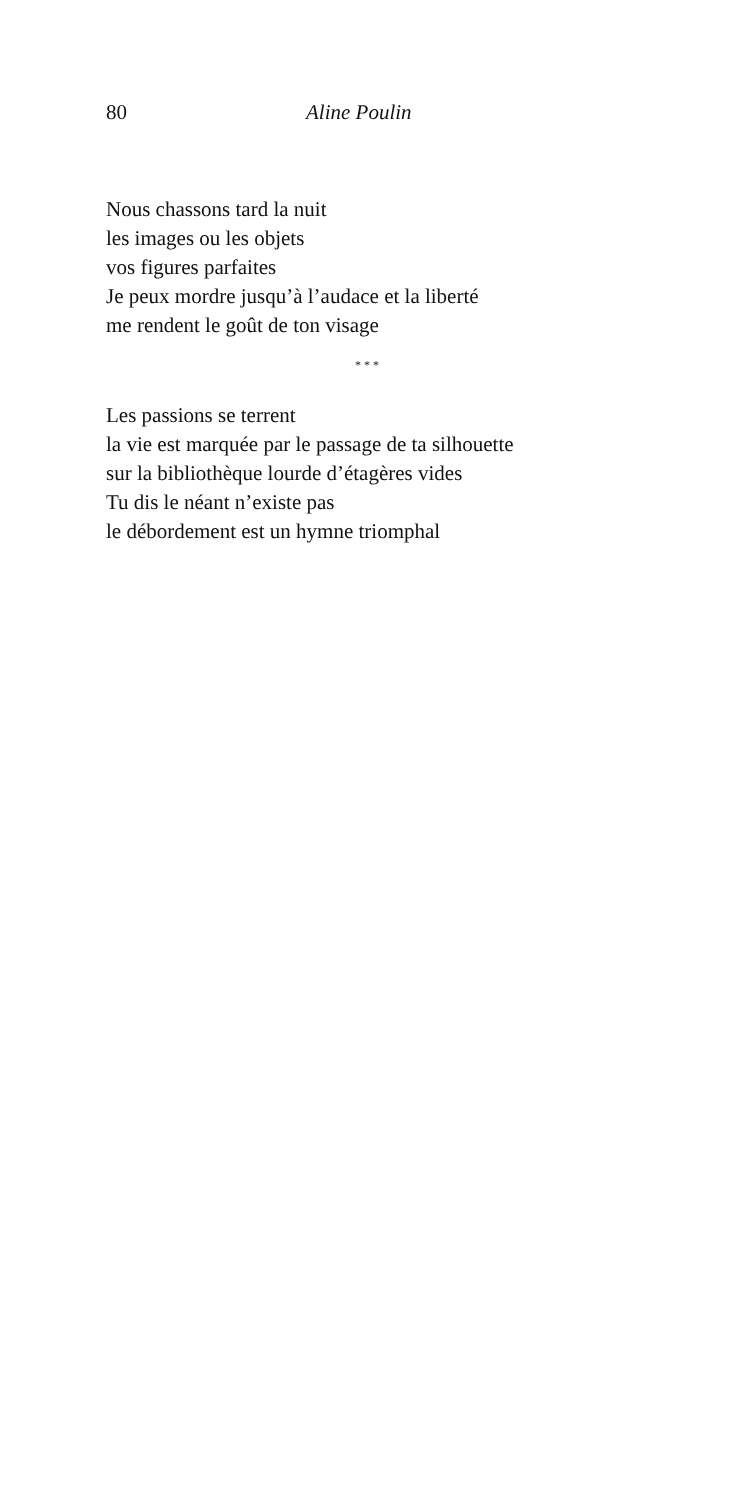80 Aline Poulin
Nous chassons tard la nuit
les images ou les objets
vos figures parfaites
Je peux mordre jusqu’à l’audace et la liberté
me rendent le goût de ton visage
* * *
Les passions se terrent
la vie est marquée par le passage de ta silhouette
sur la bibliothèque lourde d’étagères vides
Tu dis le néant n’existe pas
le débordement est un hymne triomphal